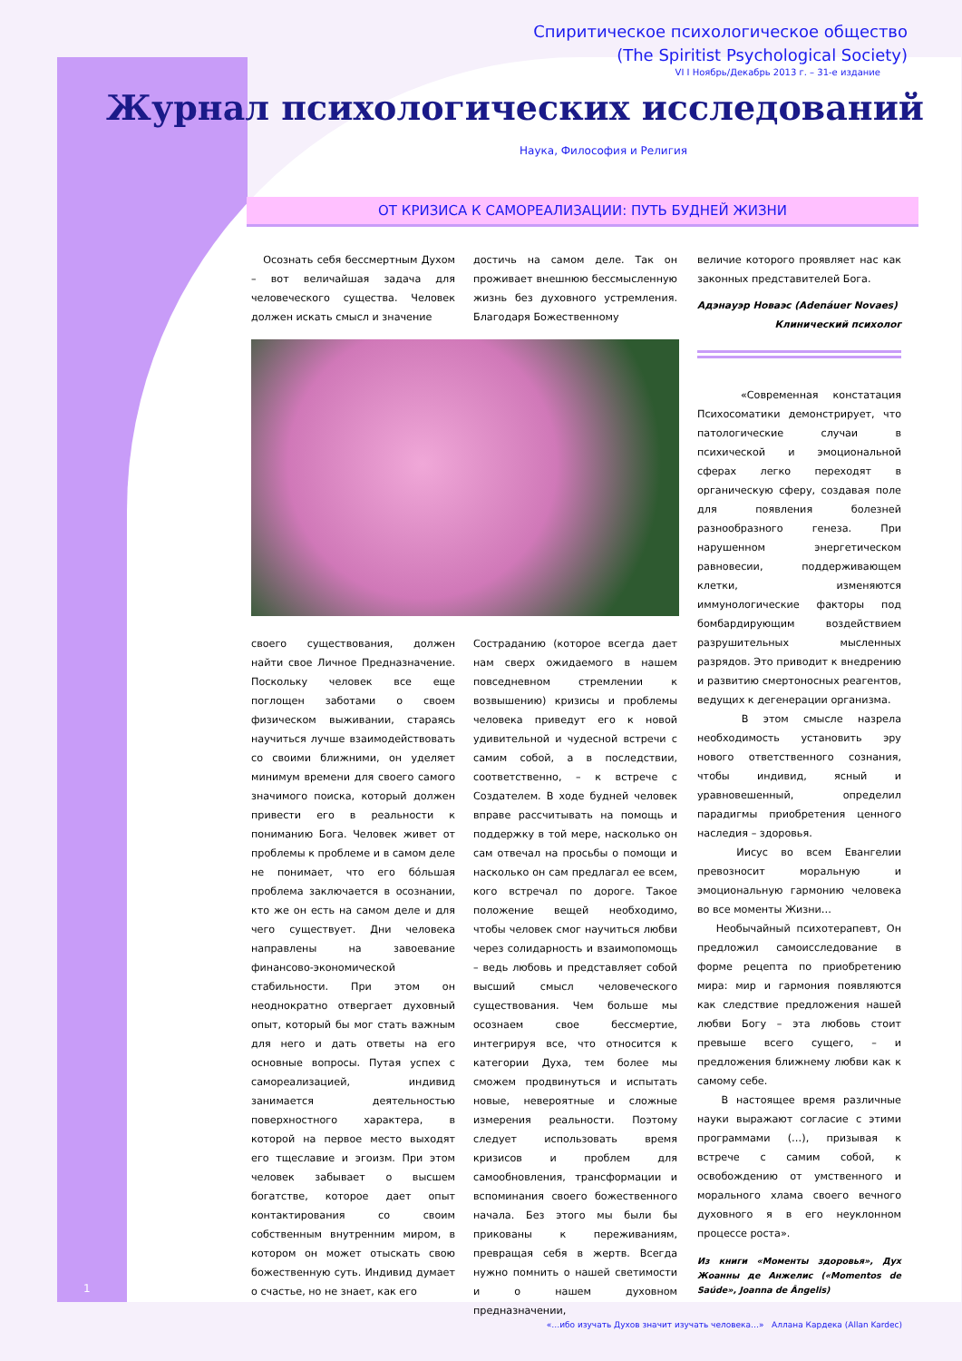Спиритическое психологическое общество
(The Spiritist Psychological Society)
VI I Ноябрь/Декабрь 2013 г. – 31-е издание
Журнал психологических исследований
Наука, Философия и Религия
ОТ КРИЗИСА К САМОРЕАЛИЗАЦИИ: ПУТЬ БУДНЕЙ ЖИЗНИ
Осознать себя бессмертным Духом – вот величайшая задача для человеческого существа. Человек должен искать смысл и значение
достичь на самом деле. Так он проживает внешнюю бессмысленную жизнь без духовного устремления. Благодаря Божественному
своего существования, должен найти свое Личное Предназначение. Поскольку человек все еще поглощен заботами о своем физическом выживании, стараясь научиться лучше взаимодействовать со своими ближними, он уделяет минимум времени для своего самого значимого поиска, который должен привести его в реальности к пониманию Бога. Человек живет от проблемы к проблеме и в самом деле не понимает, что его бóльшая проблема заключается в осознании, кто же он есть на самом деле и для чего существует. Дни человека направлены на завоевание финансово-экономической стабильности. При этом он неоднократно отвергает духовный опыт, который бы мог стать важным для него и дать ответы на его основные вопросы. Путая успех с самореализацией, индивид занимается деятельностью поверхностного характера, в которой на первое место выходят его тщеславие и эгоизм. При этом человек забывает о высшем богатстве, которое дает опыт контактирования со своим собственным внутренним миром, в котором он может отыскать свою божественную суть. Индивид думает о счастье, но не знает, как его
Состраданию (которое всегда дает нам сверх ожидаемого в нашем повседневном стремлении к возвышению) кризисы и проблемы человека приведут его к новой удивительной и чудесной встречи с самим собой, а в последствии, соответственно, – к встрече с Создателем. В ходе будней человек вправе рассчитывать на помощь и поддержку в той мере, насколько он сам отвечал на просьбы о помощи и насколько он сам предлагал ее всем, кого встречал по дороге. Такое положение вещей необходимо, чтобы человек смог научиться любви через солидарность и взаимопомощь – ведь любовь и представляет собой высший смысл человеческого существования. Чем больше мы осознаем свое бессмертие, интегрируя все, что относится к категории Духа, тем более мы сможем продвинуться и испытать новые, невероятные и сложные измерения реальности. Поэтому следует использовать время кризисов и проблем для самообновления, трансформации и вспоминания своего божественного начала. Без этого мы были бы прикованы к переживаниям, превращая себя в жертв. Всегда нужно помнить о нашей светимости и о нашем духовном предназначении,
величие которого проявляет нас как законных представителей Бога.
Адэнауэр Новаэс (Adenáuer Novaes)
Клинический психолог
«Современная констатация Психосоматики демонстрирует, что патологические случаи в психической и эмоциональной сферах легко переходят в органическую сферу, создавая поле для появления болезней разнообразного генеза. При нарушенном энергетическом равновесии, поддерживающем клетки, изменяются иммунологические факторы под бомбардирующим воздействием разрушительных мысленных разрядов. Это приводит к внедрению и развитию смертоносных реагентов, ведущих к дегенерации организма.
В этом смысле назрела необходимость установить эру нового ответственного сознания, чтобы индивид, ясный и уравновешенный, определил парадигмы приобретения ценного наследия – здоровья.
Иисус во всем Евангелии превозносит моральную и эмоциональную гармонию человека во все моменты Жизни…
Необычайный психотерапевт, Он предложил самоисследование в форме рецепта по приобретению мира: мир и гармония появляются как следствие предложения нашей любви Богу – эта любовь стоит превыше всего сущего, – и предложения ближнему любви как к самому себе.
В настоящее время различные науки выражают согласие с этими программами (…), призывая к встрече с самим собой, к освобождению от умственного и морального хлама своего вечного духовного я в его неуклонном процессе роста».
Из книги «Моменты здоровья», Дух Жоанны де Анжелис («Momentos de Saúde», Joanna de Ângelis)
1
«…ибо изучать Духов значит изучать человека…» Аллана Кардека (Allan Kardec)